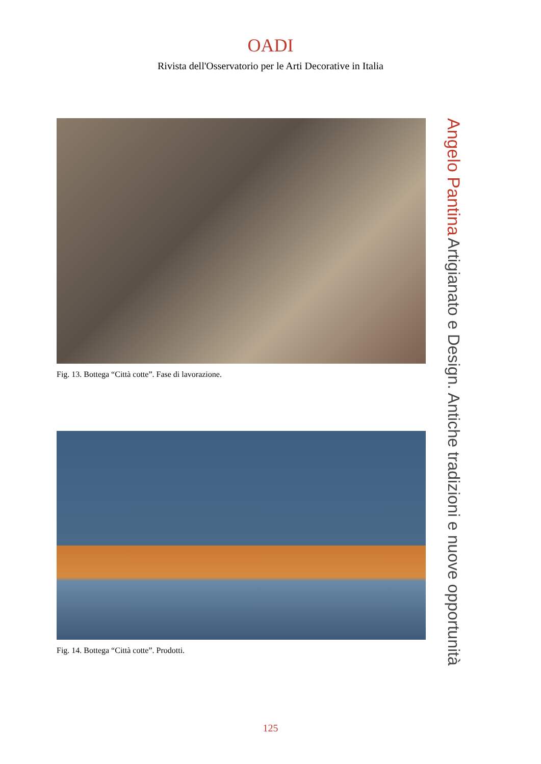OADI
Rivista dell'Osservatorio per le Arti Decorative in Italia
Fig. 13. Bottega “Città cotte”. Fase di lavorazione.
Fig. 14. Bottega “Città cotte”. Prodotti.
Angelo Pantina Artigianato e Design. Antiche tradizioni e nuove opportunità
125